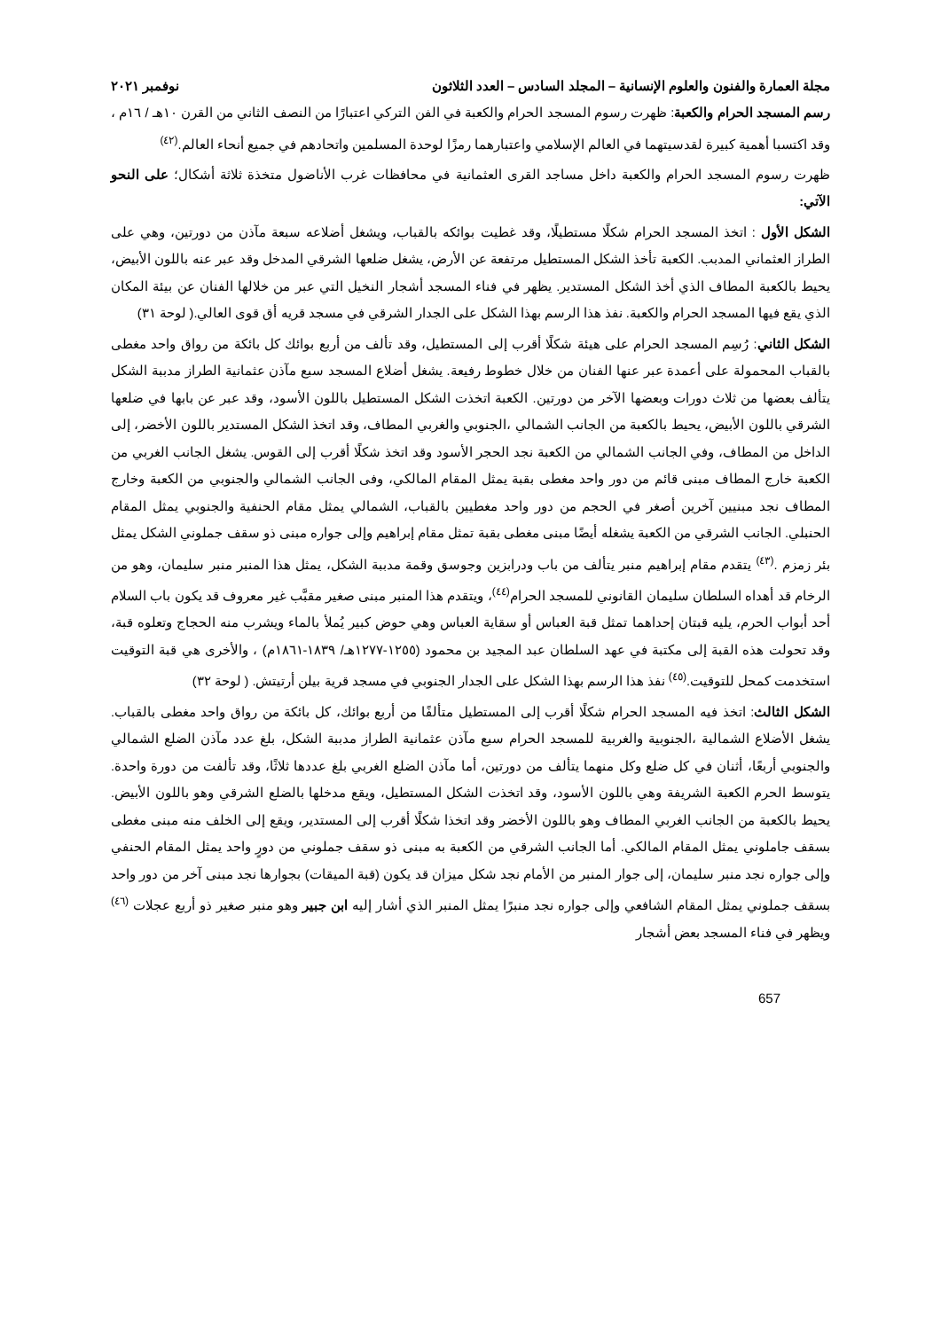مجلة العمارة والفنون والعلوم الإنسانية – المجلد السادس – العدد الثلاثون نوفمبر ٢٠٢١
رسم المسجد الحرام والكعبة: ظهرت رسوم المسجد الحرام والكعبة في الفن التركي اعتبارًا من النصف الثاني من القرن ١٠هـ / ١٦م ، وقد اكتسبا أهمية كبيرة لقدسيتهما في العالم الإسلامي واعتبارهما رمزًا لوحدة المسلمين واتحادهم في جميع أنحاء العالم.<sup>(٤٢)</sup>
ظهرت رسوم المسجد الحرام والكعبة داخل مساجد القرى العثمانية في محافظات غرب الأناضول متخذة ثلاثة أشكال؛ على النحو الآتي:
الشكل الأول : اتخذ المسجد الحرام شكلًا مستطيلًا، وقد غطيت بوائكه بالقباب، ويشغل أضلاعه سبعة مآذن من دورتين، وهي على الطراز العثماني المدبب. الكعبة تأخذ الشكل المستطيل مرتفعة عن الأرض، يشغل ضلعها الشرقي المدخل وقد عبر عنه باللون الأبيض، يحيط بالكعبة المطاف الذي أخذ الشكل المستدير. يظهر في فناء المسجد أشجار النخيل التي عبر من خلالها الفنان عن بيئة المكان الذي يقع فيها المسجد الحرام والكعبة. نفذ هذا الرسم بهذا الشكل على الجدار الشرقي في مسجد قريه أق قوى العالي.( لوحة ٣١)
الشكل الثاني: رُسِم المسجد الحرام على هيئة شكلًا أقرب إلى المستطيل، وقد تألف من أربع بوائك كل بائكة من رواق واحد مغطى بالقباب المحمولة على أعمدة عبر عنها الفنان من خلال خطوط رفيعة. يشغل أضلاع المسجد سبع مآذن عثمانية الطراز مدببة الشكل يتألف بعضها من ثلاث دورات وبعضها الآخر من دورتين. الكعبة اتخذت الشكل المستطيل باللون الأسود، وقد عبر عن بابها في ضلعها الشرقي باللون الأبيض، يحيط بالكعبة من الجانب الشمالي ،الجنوبي والغربي المطاف، وقد اتخذ الشكل المستدير باللون الأخضر، إلى الداخل من المطاف، وفي الجانب الشمالي من الكعبة نجد الحجر الأسود وقد اتخذ شكلًا أقرب إلى القوس. يشغل الجانب الغربي من الكعبة خارج المطاف مبنى قائم من دور واحد مغطى بقبة يمثل المقام المالكي، وفى الجانب الشمالي والجنوبي من الكعبة وخارج المطاف نجد مبنيين آخرين أصغر في الحجم من دور واحد مغطيين بالقباب، الشمالي يمثل مقام الحنفية والجنوبي يمثل المقام الحنبلي. الجانب الشرقي من الكعبة يشغله أيضًا مبنى مغطى بقبة تمثل مقام إبراهيم وإلى جواره مبنى ذو سقف جملوني الشكل يمثل بئر زمزم .<sup>(٤٣)</sup> يتقدم مقام إبراهيم منبر يتألف من باب ودرابزين وجوسق وقمة مدببة الشكل، يمثل هذا المنبر منبر سليمان، وهو من الرخام قد أهداه السلطان سليمان القانوني للمسجد الحرام<sup>(٤٤)</sup>، ويتقدم هذا المنبر مبنى صغير مقبَّب غير معروف قد يكون باب السلام أحد أبواب الحرم، يليه قبتان إحداهما تمثل قبة العباس أو سقاية العباس وهي حوض كبير يُملأ بالماء ويشرب منه الحجاج وتعلوه قبة، وقد تحولت هذه القبة إلى مكتبة في عهد السلطان عبد المجيد بن محمود (١٢٥٥-١٢٧٧هـ/ ١٨٣٩-١٨٦١م) ، والأخرى هي قبة التوقيت استخدمت كمحل للتوقيت.<sup>(٤٥)</sup> نفذ هذا الرسم بهذا الشكل على الجدار الجنوبي في مسجد قرية بيلن أرتيتش. ( لوحة ٣٢)
الشكل الثالث: اتخذ فيه المسجد الحرام شكلًا أقرب إلى المستطيل متألفًا من أربع بوائك، كل بائكة من رواق واحد مغطى بالقباب. يشغل الأضلاع الشمالية ،الجنوبية والغربية للمسجد الحرام سبع مآذن عثمانية الطراز مدببة الشكل، بلغ عدد مآذن الضلع الشمالي والجنوبي أربعًا، أثنان في كل ضلع وكل منهما يتألف من دورتين، أما مآذن الضلع الغربي بلغ عددها ثلاثًا، وقد تألفت من دورة واحدة. يتوسط الحرم الكعبة الشريفة وهي باللون الأسود، وقد اتخذت الشكل المستطيل، ويقع مدخلها بالضلع الشرقي وهو باللون الأبيض. يحيط بالكعبة من الجانب الغربي المطاف وهو باللون الأخضر وقد اتخذا شكلًا أقرب إلى المستدير، ويقع إلى الخلف منه مبنى مغطى بسقف جاملوني يمثل المقام المالكي. أما الجانب الشرقي من الكعبة به مبنى ذو سقف جملوني من دورٍ واحد يمثل المقام الحنفي وإلى جواره نجد منبر سليمان، إلى جوار المنبر من الأمام نجد شكل ميزان قد يكون (قبة الميقات) بجوارها نجد مبنى آخر من دور واحد بسقف جملوني يمثل المقام الشافعي وإلى جواره نجد منبرًا يمثل المنبر الذي أشار إليه ابن جبير وهو منبر صغير ذو أربع عجلات <sup>(٤٦)</sup> ويظهر في فناء المسجد بعض أشجار
657